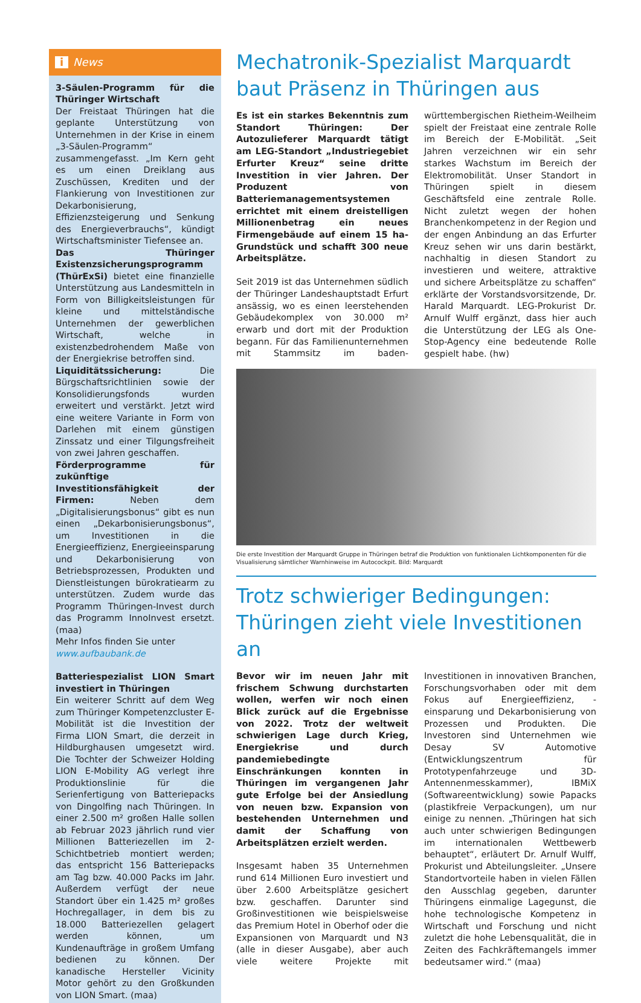i News
3-Säulen-Programm für die Thüringer Wirtschaft
Der Freistaat Thüringen hat die geplante Unterstützung von Unternehmen in der Krise in einem „3-Säulen-Programm“ zusammengefasst. „Im Kern geht es um einen Dreiklang aus Zuschüssen, Krediten und der Flankierung von Investitionen zur Dekarbonisierung, Effizienzsteigerung und Senkung des Energieverbrauchs“, kündigt Wirtschaftsminister Tiefensee an.
Das Thüringer Existenzsicherungsprogramm (ThürExSi) bietet eine finanzielle Unterstützung aus Landesmitteln in Form von Billigkeitsleistungen für kleine und mittelständische Unternehmen der gewerblichen Wirtschaft, welche in existenzbedrohendem Maße von der Energiekrise betroffen sind.
Liquiditätssicherung: Die Bürgschaftsrichtlinien sowie der Konsolidierungsfonds wurden erweitert und verstärkt. Jetzt wird eine weitere Variante in Form von Darlehen mit einem günstigen Zinssatz und einer Tilgungsfreiheit von zwei Jahren geschaffen.
Förderprogramme für zukünftige Investitionsfähigkeit der Firmen: Neben dem „Digitalisierungsbonus“ gibt es nun einen „Dekarbonisierungsbonus“, um Investitionen in die Energieeffizienz, Energieeinsparung und Dekarbonisierung von Betriebsprozessen, Produkten und Dienstleistungen bürokratiearm zu unterstützen. Zudem wurde das Programm Thüringen-Invest durch das Programm InnoInvest ersetzt. (maa)
Mehr Infos finden Sie unter
www.aufbaubank.de
Batteriespezialist LION Smart investiert in Thüringen
Ein weiterer Schritt auf dem Weg zum Thüringer Kompetenzcluster E-Mobilität ist die Investition der Firma LION Smart, die derzeit in Hildburghausen umgesetzt wird. Die Tochter der Schweizer Holding LION E-Mobility AG verlegt ihre Produktionslinie für die Serienfertigung von Batteriepacks von Dingolfing nach Thüringen. In einer 2.500 m² großen Halle sollen ab Februar 2023 jährlich rund vier Millionen Batteriezellen im 2-Schichtbetrieb montiert werden; das entspricht 156 Batteriepacks am Tag bzw. 40.000 Packs im Jahr. Außerdem verfügt der neue Standort über ein 1.425 m² großes Hochregallager, in dem bis zu 18.000 Batteriezellen gelagert werden können, um Kundenaufträge in großem Umfang bedienen zu können. Der kanadische Hersteller Vicinity Motor gehört zu den Großkunden von LION Smart. (maa)
Mechatronik-Spezialist Marquardt baut Präsenz in Thüringen aus
Es ist ein starkes Bekenntnis zum Standort Thüringen: Der Autozulieferer Marquardt tätigt am LEG-Standort „Industriegebiet Erfurter Kreuz“ seine dritte Investition in vier Jahren. Der Produzent von Batteriemanagementsystemen errichtet mit einem dreistelligen Millionenbetrag ein neues Firmengebäude auf einem 15 ha-Grundstück und schafft 300 neue Arbeitsplätze.
Seit 2019 ist das Unternehmen südlich der Thüringer Landeshauptstadt Erfurt ansässig, wo es einen leerstehenden Gebäudekomplex von 30.000 m² erwarb und dort mit der Produktion begann. Für das Familienunternehmen mit Stammsitz im baden-württembergischen Rietheim-Weilheim spielt der Freistaat eine zentrale Rolle im Bereich der E-Mobilität. „Seit Jahren verzeichnen wir ein sehr starkes Wachstum im Bereich der Elektromobilität. Unser Standort in Thüringen spielt in diesem Geschäftsfeld eine zentrale Rolle. Nicht zuletzt wegen der hohen Branchenkompetenz in der Region und der engen Anbindung an das Erfurter Kreuz sehen wir uns darin bestärkt, nachhaltig in diesen Standort zu investieren und weitere, attraktive und sichere Arbeitsplätze zu schaffen“ erklärte der Vorstandsvorsitzende, Dr. Harald Marquardt. LEG-Prokurist Dr. Arnulf Wulff ergänzt, dass hier auch die Unterstützung der LEG als One-Stop-Agency eine bedeutende Rolle gespielt habe. (hw)
Die erste Investition der Marquardt Gruppe in Thüringen betraf die Produktion von funktionalen Lichtkomponenten für die Visualisierung sämtlicher Warnhinweise im Autocockpit. Bild: Marquardt
Trotz schwieriger Bedingungen: Thüringen zieht viele Investitionen an
Bevor wir im neuen Jahr mit frischem Schwung durchstarten wollen, werfen wir noch einen Blick zurück auf die Ergebnisse von 2022. Trotz der weltweit schwierigen Lage durch Krieg, Energiekrise und durch pandemiebedingte Einschränkungen konnten in Thüringen im vergangenen Jahr gute Erfolge bei der Ansiedlung von neuen bzw. Expansion von bestehenden Unternehmen und damit der Schaffung von Arbeitsplätzen erzielt werden.
Insgesamt haben 35 Unternehmen rund 614 Millionen Euro investiert und über 2.600 Arbeitsplätze gesichert bzw. geschaffen. Darunter sind Großinvestitionen wie beispielsweise das Premium Hotel in Oberhof oder die Expansionen von Marquardt und N3 (alle in dieser Ausgabe), aber auch viele weitere Projekte mit Investitionen in innovativen Branchen, Forschungsvorhaben oder mit dem Fokus auf Energieeffizienz, -einsparung und Dekarbonisierung von Prozessen und Produkten. Die Investoren sind Unternehmen wie Desay SV Automotive (Entwicklungszentrum für Prototypenfahrzeuge und 3D-Antennenmesskammer), IBMiX (Softwareentwicklung) sowie Papacks (plastikfreie Verpackungen), um nur einige zu nennen. „Thüringen hat sich auch unter schwierigen Bedingungen im internationalen Wettbewerb behauptet“, erläutert Dr. Arnulf Wulff, Prokurist und Abteilungsleiter. „Unsere Standortvorteile haben in vielen Fällen den Ausschlag gegeben, darunter Thüringens einmalige Lagegunst, die hohe technologische Kompetenz in Wirtschaft und Forschung und nicht zuletzt die hohe Lebensqualität, die in Zeiten des Fachkräftemangels immer bedeutsamer wird.“ (maa)